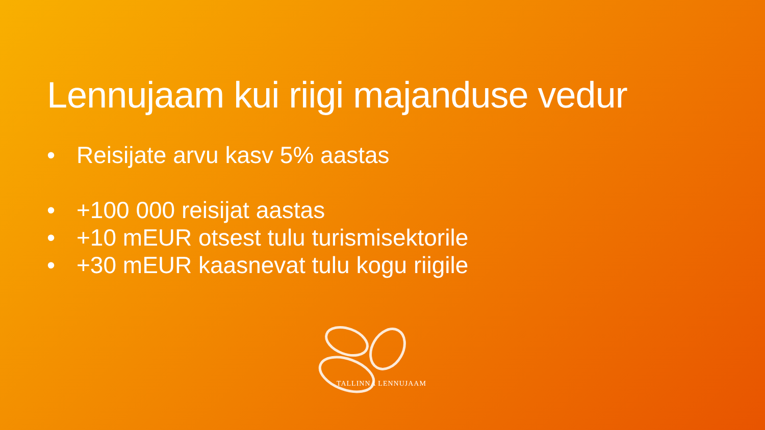Lennujaam kui riigi majanduse vedur
• Reisijate arvu kasv 5% aastas
• +100 000 reisijat aastas
• +10 mEUR otsest tulu turismisektorile
• +30 mEUR kaasnevat tulu kogu riigile
TALLINNA LENNUJAAM